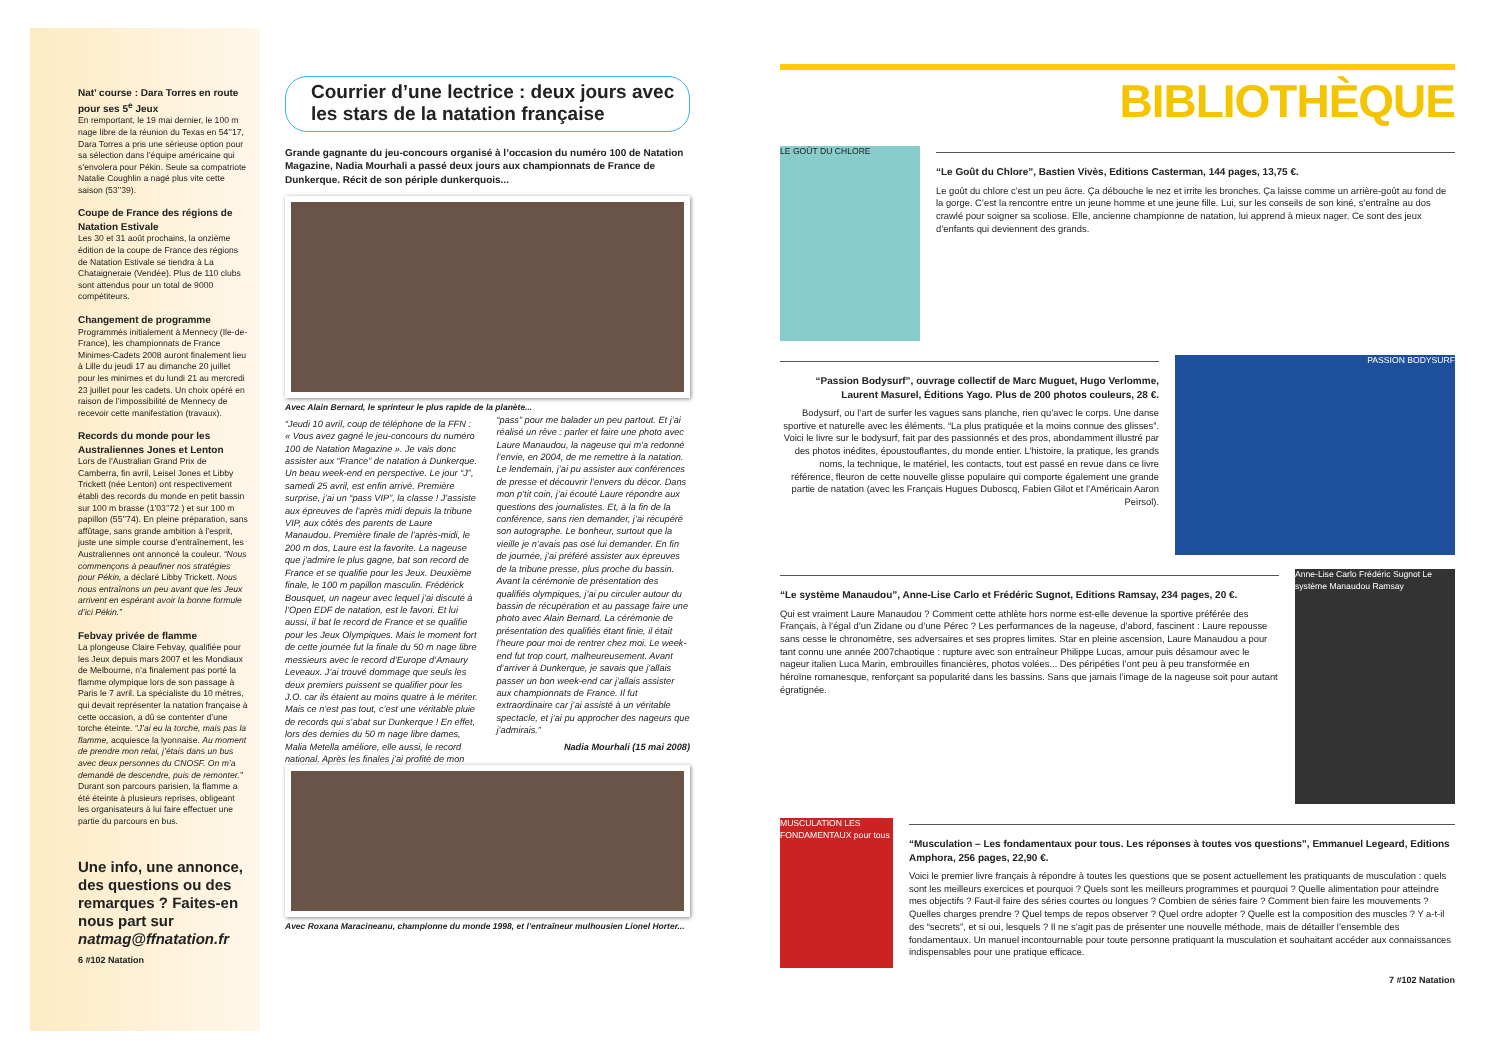Nat’ course : Dara Torres en route pour ses 5<sup>e</sup> Jeux
En remportant, le 19 mai dernier, le 100 m nage libre de la réunion du Texas en 54’’17, Dara Torres a pris une sérieuse option pour sa sélection dans l’équipe américaine qui s’envolera pour Pékin. Seule sa compatriote Natalie Coughlin a nagé plus vite cette saison (53’’39).
Coupe de France des régions de Natation Estivale
Les 30 et 31 août prochains, la onzième édition de la coupe de France des régions de Natation Estivale se tiendra à La Chataigneraie (Vendée). Plus de 110 clubs sont attendus pour un total de 9000 compétiteurs.
Changement de programme
Programmés initialement à Mennecy (Ile-de-France), les championnats de France Minimes-Cadets 2008 auront finalement lieu à Lille du jeudi 17 au dimanche 20 juillet pour les minimes et du lundi 21 au mercredi 23 juillet pour les cadets. Un choix opéré en raison de l’impossibilité de Mennecy de recevoir cette manifestation (travaux).
Records du monde pour les Australiennes Jones et Lenton
Lors de l’Australian Grand Prix de Camberra, fin avril, Leisel Jones et Libby Trickett (née Lenton) ont respectivement établi des records du monde en petit bassin sur 100 m brasse (1’03’’72 ) et sur 100 m papillon (55’’74). En pleine préparation, sans affûtage, sans grande ambition à l’esprit, juste une simple course d’entraînement, les Australiennes ont annoncé la couleur. “Nous commençons à peaufiner nos stratégies pour Pékin, a déclaré Libby Trickett. Nous nous entraînons un peu avant que les Jeux arrivent en espérant avoir la bonne formule d’ici Pékin.”
Febvay privée de flamme
La plongeuse Claire Febvay, qualifiée pour les Jeux depuis mars 2007 et les Mondiaux de Melbourne, n’a finalement pas porté la flamme olympique lors de son passage à Paris le 7 avril. La spécialiste du 10 mètres, qui devait représenter la natation française à cette occasion, a dû se contenter d’une torche éteinte. “J’ai eu la torche, mais pas la flamme, acquiesce la lyonnaise. Au moment de prendre mon relai, j’étais dans un bus avec deux personnes du CNOSF. On m’a demandé de descendre, puis de remonter.” Durant son parcours parisien, la flamme a été éteinte à plusieurs reprises, obligeant les organisateurs à lui faire effectuer une partie du parcours en bus.
Une info, une annonce, des questions ou des remarques ? Faites-en nous part sur natmag@ffnatation.fr
6 #102 Natation
Courrier d’une lectrice : deux jours avec les stars de la natation française
Grande gagnante du jeu-concours organisé à l’occasion du numéro 100 de Natation Magazine, Nadia Mourhali a passé deux jours aux championnats de France de Dunkerque. Récit de son périple dunkerquois...
Avec Alain Bernard, le sprinteur le plus rapide de la planète...
“Jeudi 10 avril, coup de téléphone de la FFN : « Vous avez gagné le jeu-concours du numéro 100 de Natation Magazine ». Je vais donc assister aux “France” de natation à Dunkerque. Un beau week-end en perspective. Le jour “J”, samedi 25 avril, est enfin arrivé. Première surprise, j’ai un “pass VIP”, la classe ! J’assiste aux épreuves de l’après midi depuis la tribune VIP, aux côtés des parents de Laure Manaudou. Première finale de l’après-midi, le 200 m dos, Laure est la favorite. La nageuse que j’admire le plus gagne, bat son record de France et se qualifie pour les Jeux. Deuxième finale, le 100 m papillon masculin. Frédérick Bousquet, un nageur avec lequel j’ai discuté à l’Open EDF de natation, est le favori. Et lui aussi, il bat le record de France et se qualifie pour les Jeux Olympiques. Mais le moment fort de cette journée fut la finale du 50 m nage libre messieurs avec le record d’Europe d’Amaury Leveaux. J’ai trouvé dommage que seuls les deux premiers puissent se qualifier pour les J.O. car ils étaient au moins quatre à le mériter. Mais ce n’est pas tout, c’est une véritable pluie de records qui s’abat sur Dunkerque ! En effet, lors des demies du 50 m nage libre dames, Malia Metella améliore, elle aussi, le record national. Après les finales j’ai profité de mon “pass” pour me balader un peu partout. Et j’ai réalisé un rêve : parler et faire une photo avec Laure Manaudou, la nageuse qui m’a redonné l’envie, en 2004, de me remettre à la natation. Le lendemain, j’ai pu assister aux conférences de presse et découvrir l’envers du décor. Dans mon p’tit coin, j’ai écouté Laure répondre aux questions des journalistes. Et, à la fin de la conférence, sans rien demander, j’ai récupéré son autographe. Le bonheur, surtout que la vieille je n’avais pas osé lui demander. En fin de journée, j’ai préféré assister aux épreuves de la tribune presse, plus proche du bassin. Avant la cérémonie de présentation des qualifiés olympiques, j’ai pu circuler autour du bassin de récupération et au passage faire une photo avec Alain Bernard. La cérémonie de présentation des qualifiés étant finie, il était l’heure pour moi de rentrer chez moi. Le week-end fut trop court, malheureusement. Avant d’arriver à Dunkerque, je savais que j’allais passer un bon week-end car j’allais assister aux championnats de France. Il fut extraordinaire car j’ai assisté à un véritable spectacle, et j’ai pu approcher des nageurs que j’admirais.”
Nadia Mourhali (15 mai 2008)
Avec Roxana Maracineanu, championne du monde 1998, et l’entraîneur mulhousien Lionel Horter...
BIBLIOTHÈQUE
LE GOÛT DU CHLORE
“Le Goût du Chlore”, Bastien Vivès, Editions Casterman, 144 pages, 13,75 €.
Le goût du chlore c’est un peu âcre. Ça débouche le nez et irrite les bronches. Ça laisse comme un arrière-goût au fond de la gorge. C’est la rencontre entre un jeune homme et une jeune fille. Lui, sur les conseils de son kiné, s’entraîne au dos crawlé pour soigner sa scoliose. Elle, ancienne championne de natation, lui apprend à mieux nager. Ce sont des jeux d’enfants qui deviennent des grands.
“Passion Bodysurf”, ouvrage collectif de Marc Muguet, Hugo Verlomme, Laurent Masurel, Éditions Yago. Plus de 200 photos couleurs, 28 €.
Bodysurf, ou l’art de surfer les vagues sans planche, rien qu’avec le corps. Une danse sportive et naturelle avec les éléments. “La plus pratiquée et la moins connue des glisses”. Voici le livre sur le bodysurf, fait par des passionnés et des pros, abondamment illustré par des photos inédites, époustouflantes, du monde entier. L’histoire, la pratique, les grands noms, la technique, le matériel, les contacts, tout est passé en revue dans ce livre référence, fleuron de cette nouvelle glisse populaire qui comporte également une grande partie de natation (avec les Français Hugues Duboscq, Fabien Gilot et l’Américain Aaron Peirsol).
PASSION BODYSURF
“Le système Manaudou”, Anne-Lise Carlo et Frédéric Sugnot, Editions Ramsay, 234 pages, 20 €.
Qui est vraiment Laure Manaudou ? Comment cette athlète hors norme est-elle devenue la sportive préférée des Français, à l’égal d’un Zidane ou d’une Pérec ? Les performances de la nageuse, d’abord, fascinent : Laure repousse sans cesse le chronomètre, ses adversaires et ses propres limites. Star en pleine ascension, Laure Manaudou a pour tant connu une année 2007chaotique : rupture avec son entraîneur Philippe Lucas, amour puis désamour avec le nageur italien Luca Marin, embrouilles financières, photos volées... Des péripéties l’ont peu à peu transformée en héroïne romanesque, renforçant sa popularité dans les bassins. Sans que jamais l’image de la nageuse soit pour autant égratignée.
Anne-Lise Carlo Frédéric Sugnot Le système Manaudou Ramsay
MUSCULATION LES FONDAMENTAUX pour tous
“Musculation – Les fondamentaux pour tous. Les réponses à toutes vos questions”, Emmanuel Legeard, Editions Amphora, 256 pages, 22,90 €.
Voici le premier livre français à répondre à toutes les questions que se posent actuellement les pratiquants de musculation : quels sont les meilleurs exercices et pourquoi ? Quels sont les meilleurs programmes et pourquoi ? Quelle alimentation pour atteindre mes objectifs ? Faut-il faire des séries courtes ou longues ? Combien de séries faire ? Comment bien faire les mouvements ? Quelles charges prendre ? Quel temps de repos observer ? Quel ordre adopter ? Quelle est la composition des muscles ? Y a-t-il des “secrets”, et si oui, lesquels ? Il ne s’agit pas de présenter une nouvelle méthode, mais de détailler l’ensemble des fondamentaux. Un manuel incontournable pour toute personne pratiquant la musculation et souhaitant accéder aux connaissances indispensables pour une pratique efficace.
7 #102 Natation